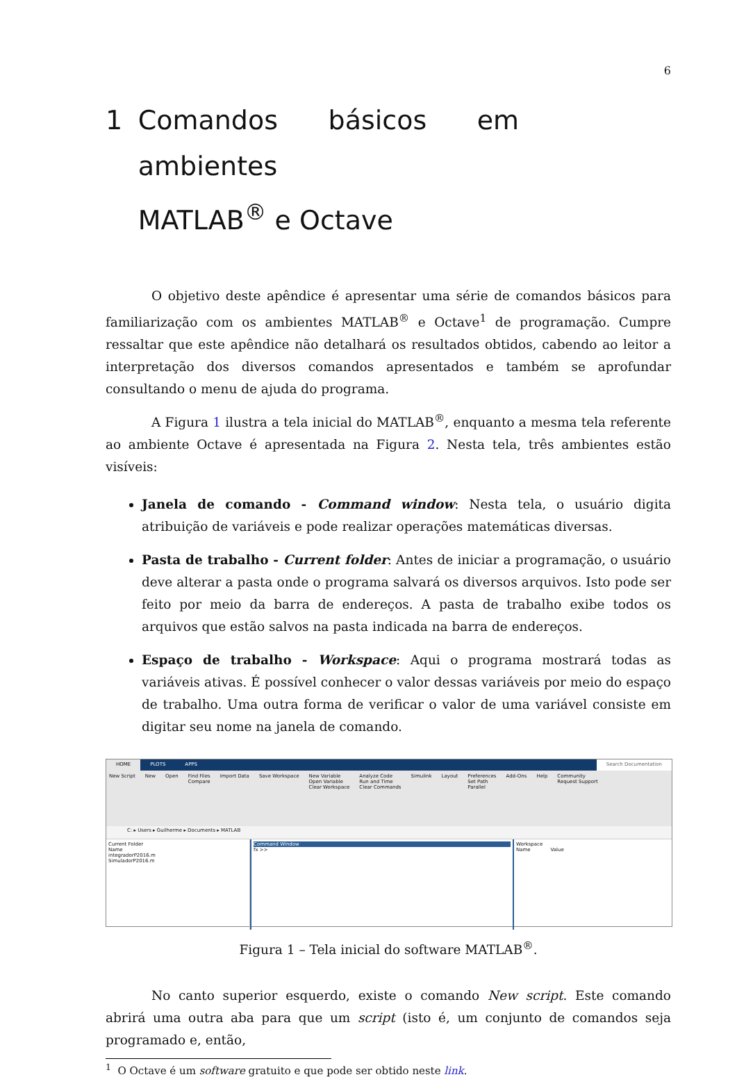6
1 Comandos básicos em ambientes
MATLAB<sup>®</sup> e Octave
O objetivo deste apêndice é apresentar uma série de comandos básicos para familiarização com os ambientes MATLAB<sup>®</sup> e Octave<sup>1</sup> de programação. Cumpre ressaltar que este apêndice não detalhará os resultados obtidos, cabendo ao leitor a interpretação dos diversos comandos apresentados e também se aprofundar consultando o menu de ajuda do programa.
A Figura 1 ilustra a tela inicial do MATLAB<sup>®</sup>, enquanto a mesma tela referente ao ambiente Octave é apresentada na Figura 2. Nesta tela, três ambientes estão visíveis:
Janela de comando - Command window: Nesta tela, o usuário digita atribuição de variáveis e pode realizar operações matemáticas diversas.
Pasta de trabalho - Current folder: Antes de iniciar a programação, o usuário deve alterar a pasta onde o programa salvará os diversos arquivos. Isto pode ser feito por meio da barra de endereços. A pasta de trabalho exibe todos os arquivos que estão salvos na pasta indicada na barra de endereços.
Espaço de trabalho - Workspace: Aqui o programa mostrará todas as variáveis ativas. É possível conhecer o valor dessas variáveis por meio do espaço de trabalho. Uma outra forma de verificar o valor de uma variável consiste em digitar seu nome na janela de comando.
HOME PLOTS APPS Search Documentation
New Script New Open Find Files
Compare Import Data Save Workspace New Variable
Open Variable
Clear Workspace Analyze Code
Run and Time
Clear Commands Simulink Layout Preferences
Set Path
Parallel Add-Ons Help Community
Request Support
C: ▸ Users ▸ Guilherme ▸ Documents ▸ MATLAB
Current Folder
Name
integradorP2016.m
SimuladorP2016.m
Command Window
fx >>
Workspace
Name Value
Figura 1 – Tela inicial do software MATLAB<sup>®</sup>.
No canto superior esquerdo, existe o comando New script. Este comando abrirá uma outra aba para que um script (isto é, um conjunto de comandos seja programado e, então,
<sup>1</sup> O Octave é um software gratuito e que pode ser obtido neste link.